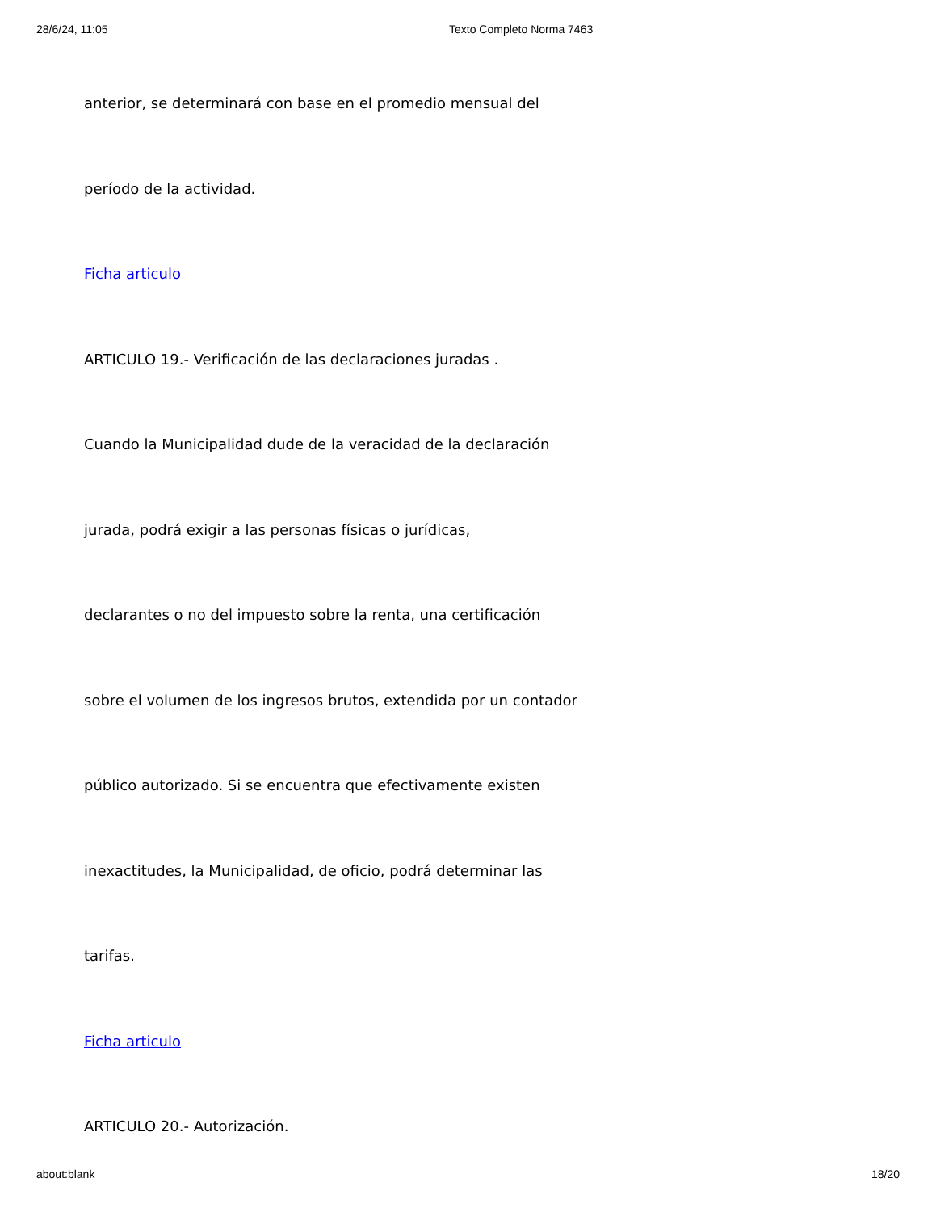28/6/24, 11:05 Texto Completo Norma 7463
anterior, se determinará con base en el promedio mensual del
período de la actividad.
Ficha articulo
ARTICULO 19.- Verificación de las declaraciones juradas .
Cuando la Municipalidad dude de la veracidad de la declaración
jurada, podrá exigir a las personas físicas o jurídicas,
declarantes o no del impuesto sobre la renta, una certificación
sobre el volumen de los ingresos brutos, extendida por un contador
público autorizado. Si se encuentra que efectivamente existen
inexactitudes, la Municipalidad, de oficio, podrá determinar las
tarifas.
Ficha articulo
ARTICULO 20.- Autorización.
about:blank 18/20